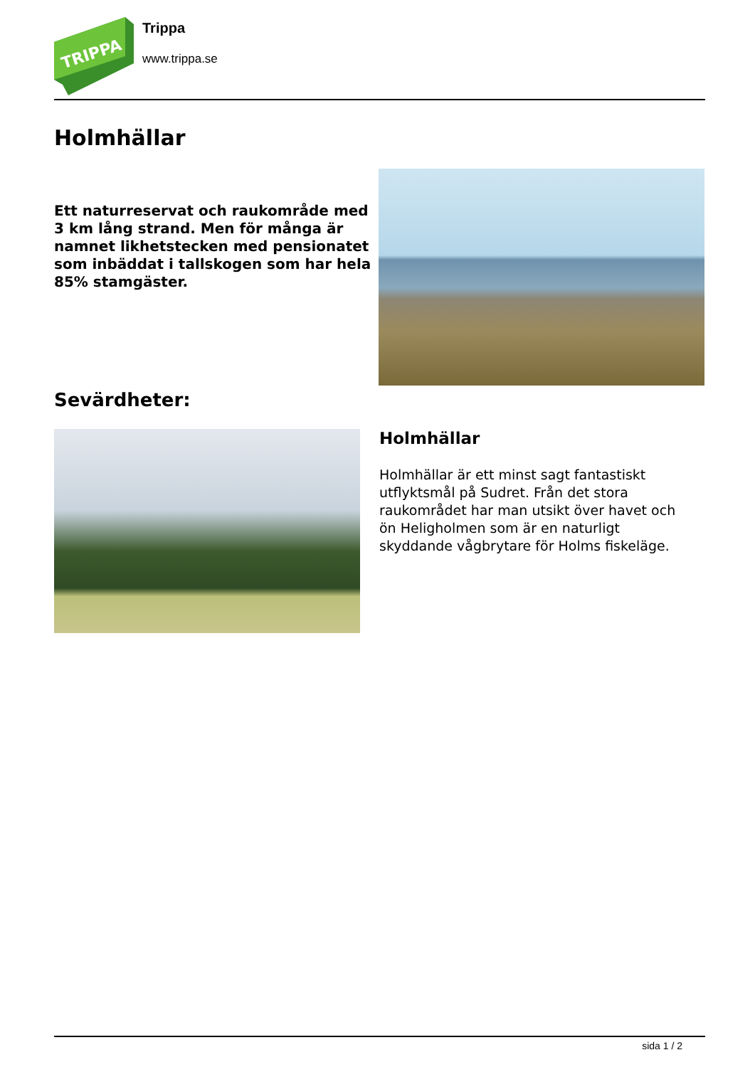TRIPPA
Trippa
www.trippa.se
Holmhällar
Ett naturreservat och raukområde med 3 km lång strand. Men för många är namnet likhetstecken med pensionatet som inbäddat i tallskogen som har hela 85% stamgäster.
Sevärdheter:
Holmhällar
Holmhällar är ett minst sagt fantastiskt utflyktsmål på Sudret. Från det stora raukområdet har man utsikt över havet och ön Heligholmen som är en naturligt skyddande vågbrytare för Holms fiskeläge.
sida 1 / 2